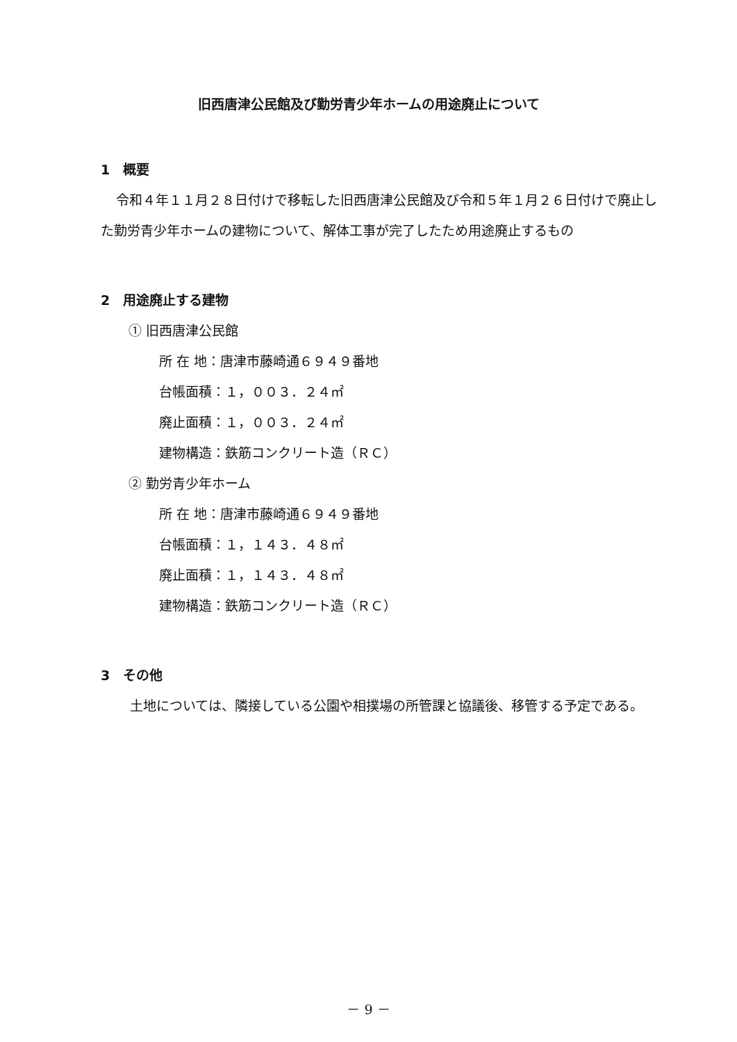旧西唐津公民館及び勤労青少年ホームの用途廃止について
1　概要
令和４年１１月２８日付けで移転した旧西唐津公民館及び令和５年１月２６日付けで廃止した勤労青少年ホームの建物について、解体工事が完了したため用途廃止するもの
2　用途廃止する建物
① 旧西唐津公民館
所 在 地：唐津市藤崎通６９４９番地
台帳面積：１，００３．２４㎡
廃止面積：１，００３．２４㎡
建物構造：鉄筋コンクリート造（ＲＣ）
② 勤労青少年ホーム
所 在 地：唐津市藤崎通６９４９番地
台帳面積：１，１４３．４８㎡
廃止面積：１，１４３．４８㎡
建物構造：鉄筋コンクリート造（ＲＣ）
3　その他
土地については、隣接している公園や相撲場の所管課と協議後、移管する予定である。
－ 9 －